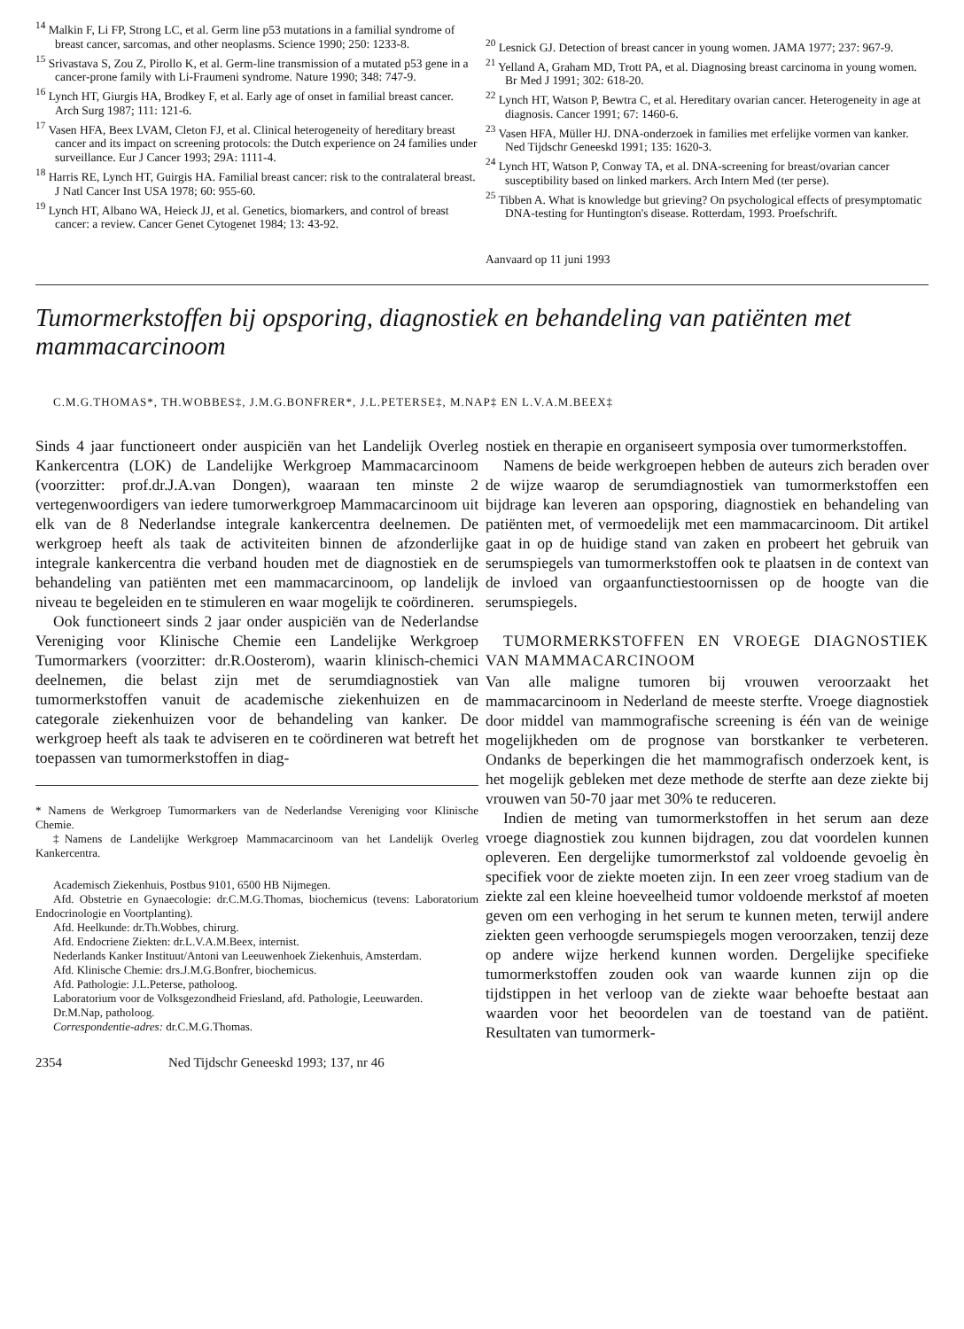<sup>14</sup> Malkin F, Li FP, Strong LC, et al. Germ line p53 mutations in a familial syndrome of breast cancer, sarcomas, and other neoplasms. Science 1990; 250: 1233-8.
<sup>15</sup> Srivastava S, Zou Z, Pirollo K, et al. Germ-line transmission of a mutated p53 gene in a cancer-prone family with Li-Fraumeni syndrome. Nature 1990; 348: 747-9.
<sup>16</sup> Lynch HT, Giurgis HA, Brodkey F, et al. Early age of onset in familial breast cancer. Arch Surg 1987; 111: 121-6.
<sup>17</sup> Vasen HFA, Beex LVAM, Cleton FJ, et al. Clinical heterogeneity of hereditary breast cancer and its impact on screening protocols: the Dutch experience on 24 families under surveillance. Eur J Cancer 1993; 29A: 1111-4.
<sup>18</sup> Harris RE, Lynch HT, Guirgis HA. Familial breast cancer: risk to the contralateral breast. J Natl Cancer Inst USA 1978; 60: 955-60.
<sup>19</sup> Lynch HT, Albano WA, Heieck JJ, et al. Genetics, biomarkers, and control of breast cancer: a review. Cancer Genet Cytogenet 1984; 13: 43-92.
<sup>20</sup> Lesnick GJ. Detection of breast cancer in young women. JAMA 1977; 237: 967-9.
<sup>21</sup> Yelland A, Graham MD, Trott PA, et al. Diagnosing breast carcinoma in young women. Br Med J 1991; 302: 618-20.
<sup>22</sup> Lynch HT, Watson P, Bewtra C, et al. Hereditary ovarian cancer. Heterogeneity in age at diagnosis. Cancer 1991; 67: 1460-6.
<sup>23</sup> Vasen HFA, Müller HJ. DNA-onderzoek in families met erfelijke vormen van kanker. Ned Tijdschr Geneeskd 1991; 135: 1620-3.
<sup>24</sup> Lynch HT, Watson P, Conway TA, et al. DNA-screening for breast/ovarian cancer susceptibility based on linked markers. Arch Intern Med (ter perse).
<sup>25</sup> Tibben A. What is knowledge but grieving? On psychological effects of presymptomatic DNA-testing for Huntington's disease. Rotterdam, 1993. Proefschrift.
Aanvaard op 11 juni 1993
Tumormerkstoffen bij opsporing, diagnostiek en behandeling van patiënten met mammacarcinoom
C.M.G.THOMAS*, TH.WOBBES‡, J.M.G.BONFRER*, J.L.PETERSE‡, M.NAP‡ EN L.V.A.M.BEEX‡
Sinds 4 jaar functioneert onder auspiciën van het Landelijk Overleg Kankercentra (LOK) de Landelijke Werkgroep Mammacarcinoom (voorzitter: prof.dr.J.A.van Dongen), waaraan ten minste 2 vertegenwoordigers van iedere tumorwerkgroep Mammacarcinoom uit elk van de 8 Nederlandse integrale kankercentra deelnemen. De werkgroep heeft als taak de activiteiten binnen de afzonderlijke integrale kankercentra die verband houden met de diagnostiek en de behandeling van patiënten met een mammacarcinoom, op landelijk niveau te begeleiden en te stimuleren en waar mogelijk te coördineren.
Ook functioneert sinds 2 jaar onder auspiciën van de Nederlandse Vereniging voor Klinische Chemie een Landelijke Werkgroep Tumormarkers (voorzitter: dr.R.Oosterom), waarin klinisch-chemici deelnemen, die belast zijn met de serumdiagnostiek van tumormerkstoffen vanuit de academische ziekenhuizen en de categorale ziekenhuizen voor de behandeling van kanker. De werkgroep heeft als taak te adviseren en te coördineren wat betreft het toepassen van tumormerkstoffen in diag-
* Namens de Werkgroep Tumormarkers van de Nederlandse Vereniging voor Klinische Chemie.
‡Namens de Landelijke Werkgroep Mammacarcinoom van het Landelijk Overleg Kankercentra.
Academisch Ziekenhuis, Postbus 9101, 6500 HB Nijmegen.
Afd. Obstetrie en Gynaecologie: dr.C.M.G.Thomas, biochemicus (tevens: Laboratorium Endocrinologie en Voortplanting).
Afd. Heelkunde: dr.Th.Wobbes, chirurg.
Afd. Endocriene Ziekten: dr.L.V.A.M.Beex, internist.
Nederlands Kanker Instituut/Antoni van Leeuwenhoek Ziekenhuis, Amsterdam.
Afd. Klinische Chemie: drs.J.M.G.Bonfrer, biochemicus.
Afd. Pathologie: J.L.Peterse, patholoog.
Laboratorium voor de Volksgezondheid Friesland, afd. Pathologie, Leeuwarden.
Dr.M.Nap, patholoog.
Correspondentie-adres: dr.C.M.G.Thomas.
2354 Ned Tijdschr Geneeskd 1993; 137, nr 46
nostiek en therapie en organiseert symposia over tumormerkstoffen.
Namens de beide werkgroepen hebben de auteurs zich beraden over de wijze waarop de serumdiagnostiek van tumormerkstoffen een bijdrage kan leveren aan opsporing, diagnostiek en behandeling van patiënten met, of vermoedelijk met een mammacarcinoom. Dit artikel gaat in op de huidige stand van zaken en probeert het gebruik van serumspiegels van tumormerkstoffen ook te plaatsen in de context van de invloed van orgaanfunctiestoornissen op de hoogte van die serumspiegels.
TUMORMERKSTOFFEN EN VROEGE DIAGNOSTIEK VAN MAMMACARCINOOM
Van alle maligne tumoren bij vrouwen veroorzaakt het mammacarcinoom in Nederland de meeste sterfte. Vroege diagnostiek door middel van mammografische screening is één van de weinige mogelijkheden om de prognose van borstkanker te verbeteren. Ondanks de beperkingen die het mammografisch onderzoek kent, is het mogelijk gebleken met deze methode de sterfte aan deze ziekte bij vrouwen van 50-70 jaar met 30% te reduceren.
Indien de meting van tumormerkstoffen in het serum aan deze vroege diagnostiek zou kunnen bijdragen, zou dat voordelen kunnen opleveren. Een dergelijke tumormerkstof zal voldoende gevoelig èn specifiek voor de ziekte moeten zijn. In een zeer vroeg stadium van de ziekte zal een kleine hoeveelheid tumor voldoende merkstof af moeten geven om een verhoging in het serum te kunnen meten, terwijl andere ziekten geen verhoogde serumspiegels mogen veroorzaken, tenzij deze op andere wijze herkend kunnen worden. Dergelijke specifieke tumormerkstoffen zouden ook van waarde kunnen zijn op die tijdstippen in het verloop van de ziekte waar behoefte bestaat aan waarden voor het beoordelen van de toestand van de patiënt. Resultaten van tumormerk-